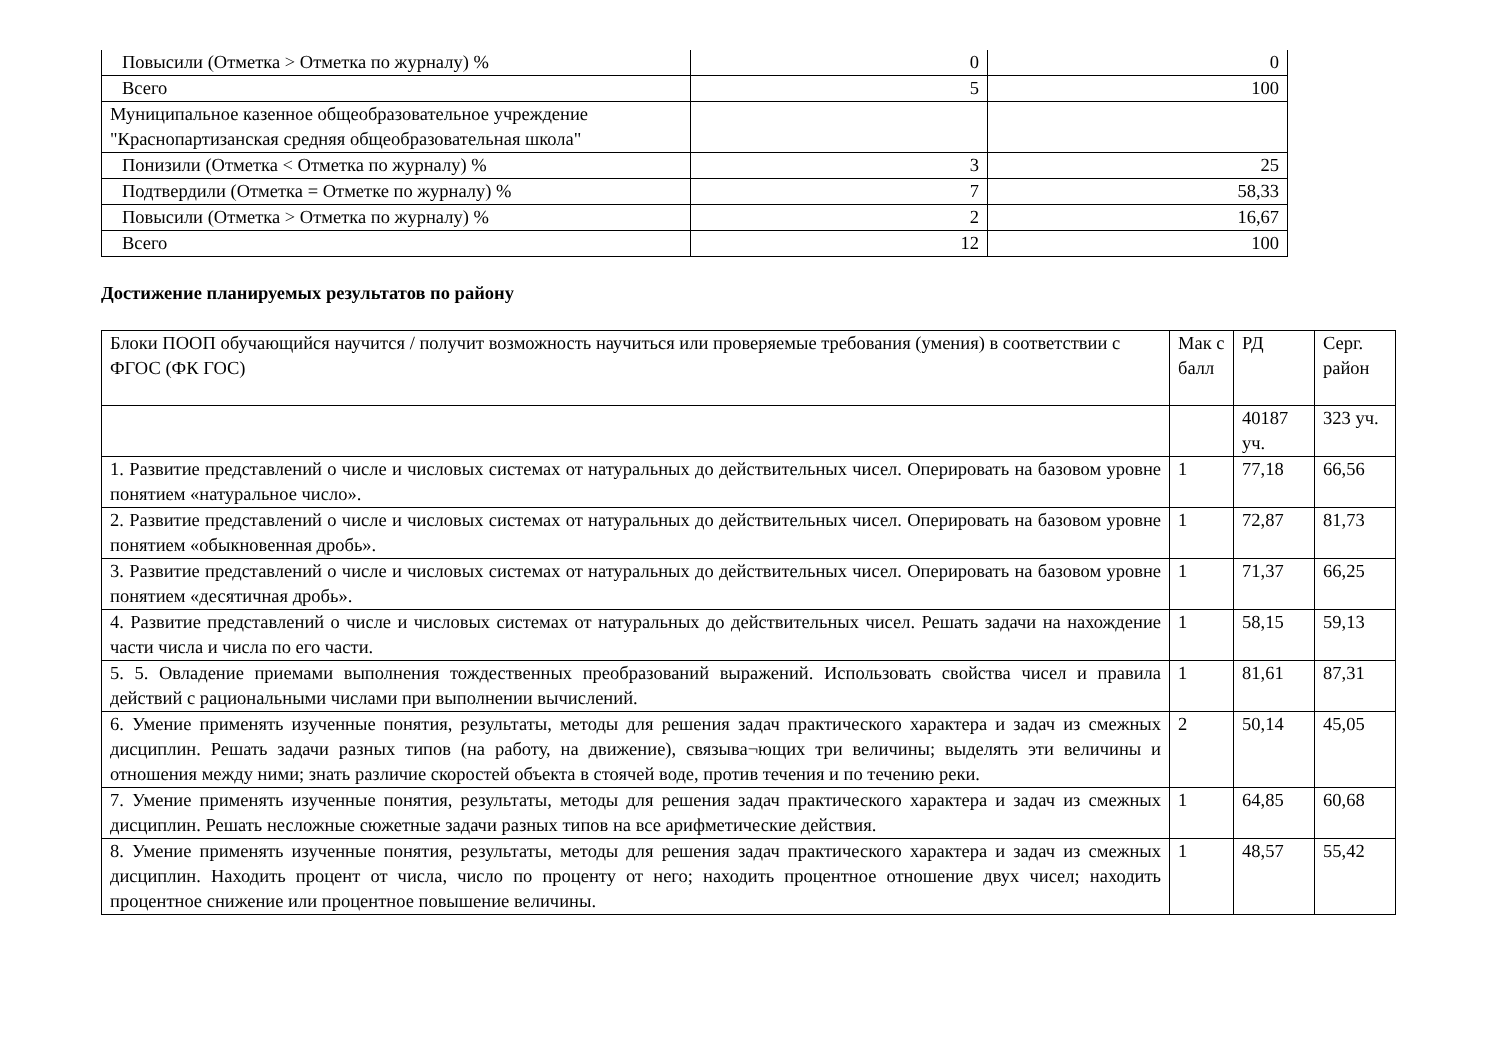| Повысили (Отметка > Отметка по журналу) % | 0 | 0 |
| Всего | 5 | 100 |
| Муниципальное казенное общеобразовательное учреждение "Краснопартизанская средняя общеобразовательная школа" | | |
| Понизили (Отметка < Отметка по журналу) % | 3 | 25 |
| Подтвердили (Отметка = Отметке по журналу) % | 7 | 58,33 |
| Повысили (Отметка > Отметка по журналу) % | 2 | 16,67 |
| Всего | 12 | 100 |
Достижение планируемых результатов по району
| Блоки ПООП обучающийся научится / получит возможность научиться или проверяемые требования (умения) в соответствии с ФГОС (ФК ГОС) | Мак с балл | РД | Серг. район |
| --- | --- | --- | --- |
| | | 40187 уч. | 323 уч. |
| 1. Развитие представлений о числе и числовых системах от натуральных до действительных чисел. Оперировать на базовом уровне понятием «натуральное число». | 1 | 77,18 | 66,56 |
| 2. Развитие представлений о числе и числовых системах от натуральных до действительных чисел. Оперировать на базовом уровне понятием «обыкновенная дробь». | 1 | 72,87 | 81,73 |
| 3. Развитие представлений о числе и числовых системах от натуральных до действительных чисел. Оперировать на базовом уровне понятием «десятичная дробь». | 1 | 71,37 | 66,25 |
| 4. Развитие представлений о числе и числовых системах от натуральных до действительных чисел. Решать задачи на нахождение части числа и числа по его части. | 1 | 58,15 | 59,13 |
| 5. 5. Овладение приемами выполнения тождественных преобразований выражений. Использовать свойства чисел и правила действий с рациональными числами при выполнении вычислений. | 1 | 81,61 | 87,31 |
| 6. Умение применять изученные понятия, результаты, методы для решения задач практического характера и задач из смежных дисциплин. Решать задачи разных типов (на работу, на движение), связыва¬ющих три величины; выделять эти величины и отношения между ними; знать различие скоростей объекта в стоячей воде, против течения и по течению реки. | 2 | 50,14 | 45,05 |
| 7. Умение применять изученные понятия, результаты, методы для решения задач практического характера и задач из смежных дисциплин. Решать несложные сюжетные задачи разных типов на все арифметические действия. | 1 | 64,85 | 60,68 |
| 8. Умение применять изученные понятия, результаты, методы для решения задач практического характера и задач из смежных дисциплин. Находить процент от числа, число по проценту от него; находить процентное отношение двух чисел; находить процентное снижение или процентное повышение величины. | 1 | 48,57 | 55,42 |